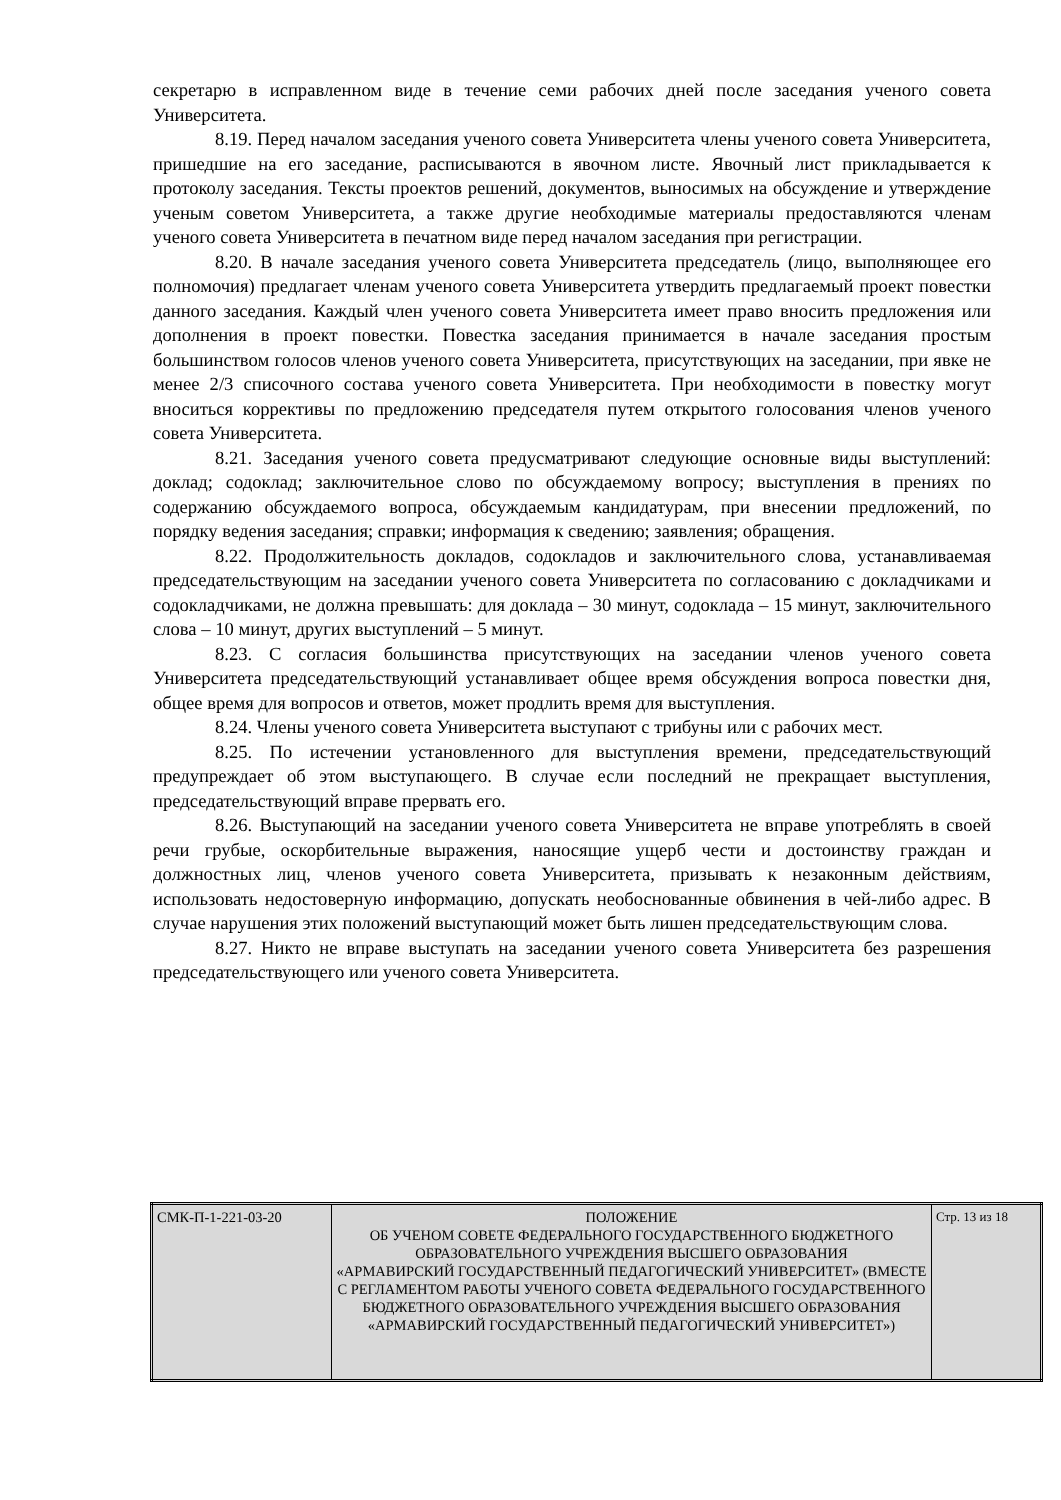секретарю в исправленном виде в течение семи рабочих дней после заседания ученого совета Университета.
8.19. Перед началом заседания ученого совета Университета члены ученого совета Университета, пришедшие на его заседание, расписываются в явочном листе. Явочный лист прикладывается к протоколу заседания. Тексты проектов решений, документов, выносимых на обсуждение и утверждение ученым советом Университета, а также другие необходимые материалы предоставляются членам ученого совета Университета в печатном виде перед началом заседания при регистрации.
8.20. В начале заседания ученого совета Университета председатель (лицо, выполняющее его полномочия) предлагает членам ученого совета Университета утвердить предлагаемый проект повестки данного заседания. Каждый член ученого совета Университета имеет право вносить предложения или дополнения в проект повестки. Повестка заседания принимается в начале заседания простым большинством голосов членов ученого совета Университета, присутствующих на заседании, при явке не менее 2/3 списочного состава ученого совета Университета. При необходимости в повестку могут вноситься коррективы по предложению председателя путем открытого голосования членов ученого совета Университета.
8.21. Заседания ученого совета предусматривают следующие основные виды выступлений: доклад; содоклад; заключительное слово по обсуждаемому вопросу; выступления в прениях по содержанию обсуждаемого вопроса, обсуждаемым кандидатурам, при внесении предложений, по порядку ведения заседания; справки; информация к сведению; заявления; обращения.
8.22. Продолжительность докладов, содокладов и заключительного слова, устанавливаемая председательствующим на заседании ученого совета Университета по согласованию с докладчиками и содокладчиками, не должна превышать: для доклада – 30 минут, содоклада – 15 минут, заключительного слова – 10 минут, других выступлений – 5 минут.
8.23. С согласия большинства присутствующих на заседании членов ученого совета Университета председательствующий устанавливает общее время обсуждения вопроса повестки дня, общее время для вопросов и ответов, может продлить время для выступления.
8.24. Члены ученого совета Университета выступают с трибуны или с рабочих мест.
8.25. По истечении установленного для выступления времени, председательствующий предупреждает об этом выступающего. В случае если последний не прекращает выступления, председательствующий вправе прервать его.
8.26. Выступающий на заседании ученого совета Университета не вправе употреблять в своей речи грубые, оскорбительные выражения, наносящие ущерб чести и достоинству граждан и должностных лиц, членов ученого совета Университета, призывать к незаконным действиям, использовать недостоверную информацию, допускать необоснованные обвинения в чей-либо адрес. В случае нарушения этих положений выступающий может быть лишен председательствующим слова.
8.27. Никто не вправе выступать на заседании ученого совета Университета без разрешения председательствующего или ученого совета Университета.
| СМК-П-1-221-03-20 | ПОЛОЖЕНИЕ ОБ УЧЕНОМ СОВЕТЕ ФЕДЕРАЛЬНОГО ГОСУДАРСТВЕННОГО БЮДЖЕТНОГО ОБРАЗОВАТЕЛЬНОГО УЧРЕЖДЕНИЯ ВЫСШЕГО ОБРАЗОВАНИЯ «АРМАВИРСКИЙ ГОСУДАРСТВЕННЫЙ ПЕДАГОГИЧЕСКИЙ УНИВЕРСИТЕТ» (ВМЕСТЕ С РЕГЛАМЕНТОМ РАБОТЫ УЧЕНОГО СОВЕТА ФЕДЕРАЛЬНОГО ГОСУДАРСТВЕННОГО БЮДЖЕТНОГО ОБРАЗОВАТЕЛЬНОГО УЧРЕЖДЕНИЯ ВЫСШЕГО ОБРАЗОВАНИЯ «АРМАВИРСКИЙ ГОСУДАРСТВЕННЫЙ ПЕДАГОГИЧЕСКИЙ УНИВЕРСИТЕТ») | Стр. 13 из 18 |